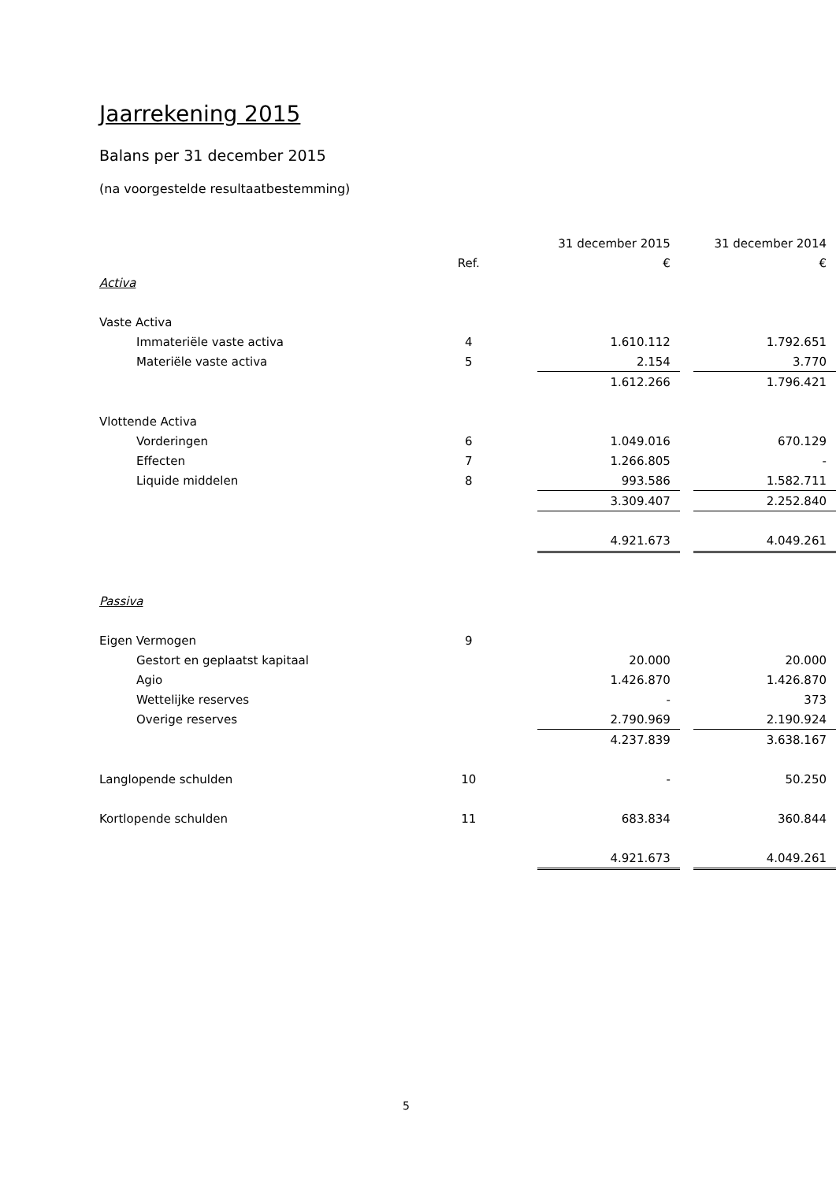Jaarrekening 2015
Balans per 31 december 2015
(na voorgestelde resultaatbestemming)
| | | 31 december 2015 | | 31 december 2014 |
| --- | --- | --- | --- | --- |
| | Ref. | € | | € |
| Activa | | | | |
| Vaste Activa | | | | |
| Immateriële vaste activa | 4 | 1.610.112 | | 1.792.651 |
| Materiële vaste activa | 5 | 2.154 | | 3.770 |
| | | 1.612.266 | | 1.796.421 |
| Vlottende Activa | | | | |
| Vorderingen | 6 | 1.049.016 | | 670.129 |
| Effecten | 7 | 1.266.805 | | - |
| Liquide middelen | 8 | 993.586 | | 1.582.711 |
| | | 3.309.407 | | 2.252.840 |
| | | 4.921.673 | | 4.049.261 |
| Passiva | | | | |
| Eigen Vermogen | 9 | | | |
| Gestort en geplaatst kapitaal | | 20.000 | | 20.000 |
| Agio | | 1.426.870 | | 1.426.870 |
| Wettelijke reserves | | - | | 373 |
| Overige reserves | | 2.790.969 | | 2.190.924 |
| | | 4.237.839 | | 3.638.167 |
| Langlopende schulden | 10 | - | | 50.250 |
| Kortlopende schulden | 11 | 683.834 | | 360.844 |
| | | 4.921.673 | | 4.049.261 |
5